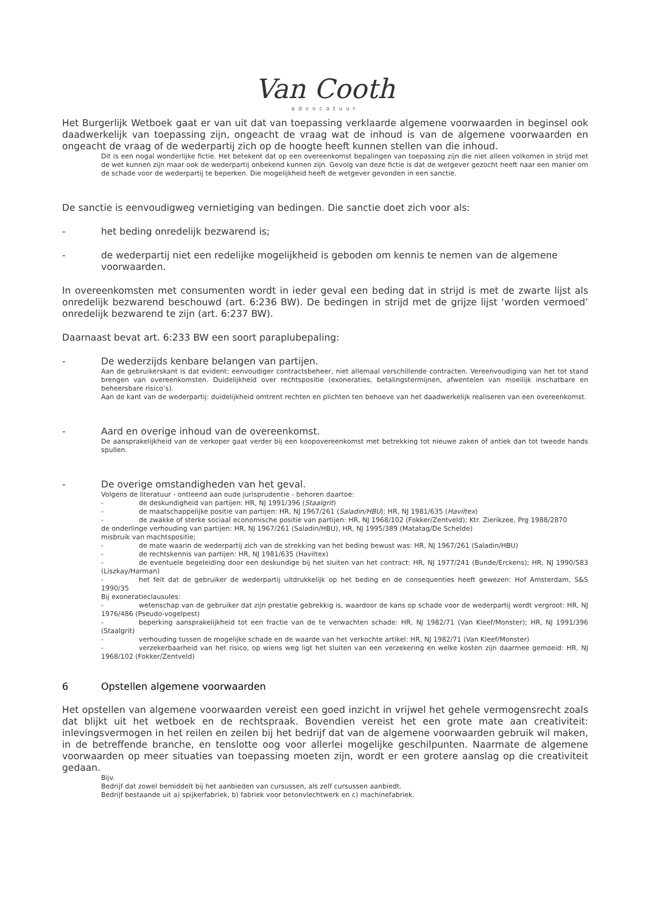Van Cooth
advocatuur
Het Burgerlijk Wetboek gaat er van uit dat van toepassing verklaarde algemene voorwaarden in beginsel ook daadwerkelijk van toepassing zijn, ongeacht de vraag wat de inhoud is van de algemene voorwaarden en ongeacht de vraag of de wederpartij zich op de hoogte heeft kunnen stellen van die inhoud.
Dit is een nogal wonderlijke fictie. Het betekent dat op een overeenkomst bepalingen van toepassing zijn die niet alleen volkomen in strijd met de wet kunnen zijn maar ook de wederpartij onbekend kunnen zijn. Gevolg van deze fictie is dat de wetgever gezocht heeft naar een manier om de schade voor de wederpartij te beperken. Die mogelijkheid heeft de wetgever gevonden in een sanctie.
De sanctie is eenvoudigweg vernietiging van bedingen. Die sanctie doet zich voor als:
- het beding onredelijk bezwarend is;
- de wederpartij niet een redelijke mogelijkheid is geboden om kennis te nemen van de algemene voorwaarden.
In overeenkomsten met consumenten wordt in ieder geval een beding dat in strijd is met de zwarte lijst als onredelijk bezwarend beschouwd (art. 6:236 BW). De bedingen in strijd met de grijze lijst ‘worden vermoed’ onredelijk bezwarend te zijn (art. 6:237 BW).
Daarnaast bevat art. 6:233 BW een soort paraplubepaling:
- De wederzijds kenbare belangen van partijen.
Aan de gebruikerskant is dat evident: eenvoudiger contractsbeheer, niet allemaal verschillende contracten. Vereenvoudiging van het tot stand brengen van overeenkomsten. Duidelijkheid over rechtspositie (exoneraties, betalingstermijnen, afwentelen van moeilijk inschatbare en beheersbare risico’s).
Aan de kant van de wederpartij: duidelijkheid omtrent rechten en plichten ten behoeve van het daadwerkelijk realiseren van een overeenkomst.
- Aard en overige inhoud van de overeenkomst.
De aansprakelijkheid van de verkoper gaat verder bij een koopovereenkomst met betrekking tot nieuwe zaken of antiek dan tot tweede hands spullen.
- De overige omstandigheden van het geval.
Volgens de literatuur - ontleend aan oude jurisprudentie - behoren daartoe:
- de deskundigheid van partijen: HR, NJ 1991/396 (Staalgrit)
- de maatschappelijke positie van partijen: HR, NJ 1967/261 (Saladin/HBU); HR, NJ 1981/635 (Haviltex)
- de zwakke of sterke sociaal economische positie van partijen: HR, NJ 1968/102 (Fokker/Zentveld); Ktr. Zierikzee, Prg 1988/2870
de onderlinge verhouding van partijen: HR, NJ 1967/261 (Saladin/HBU), HR, NJ 1995/389 (Matatag/De Schelde)
misbruik van machtspositie;
- de mate waarin de wederpartij zich van de strekking van het beding bewust was: HR, NJ 1967/261 (Saladin/HBU)
- de rechtskennis van partijen: HR, NJ 1981/635 (Haviltex)
- de eventuele begeleiding door een deskundige bij het sluiten van het contract: HR, NJ 1977/241 (Bunde/Erckens); HR, NJ 1990/583 (Liszkay/Harman)
- het feit dat de gebruiker de wederpartij uitdrukkelijk op het beding en de consequenties heeft gewezen: Hof Amsterdam, S&S 1990/35
Bij exoneratieclausules:
- wetenschap van de gebruiker dat zijn prestatie gebrekkig is, waardoor de kans op schade voor de wederpartij wordt vergroot: HR, NJ 1976/486 (Pseudo-vogelpest)
- beperking aansprakelijkheid tot een fractie van de te verwachten schade: HR, NJ 1982/71 (Van Kleef/Monster); HR, NJ 1991/396 (Staalgrit)
- verhouding tussen de mogelijke schade en de waarde van het verkochte artikel: HR, NJ 1982/71 (Van Kleef/Monster)
- verzekerbaarheid van het risico, op wiens weg ligt het sluiten van een verzekering en welke kosten zijn daarmee gemoeid: HR, NJ 1968/102 (Fokker/Zentveld)
6 Opstellen algemene voorwaarden
Het opstellen van algemene voorwaarden vereist een goed inzicht in vrijwel het gehele vermogensrecht zoals dat blijkt uit het wetboek en de rechtspraak. Bovendien vereist het een grote mate aan creativiteit: inlevingsvermogen in het reilen en zeilen bij het bedrijf dat van de algemene voorwaarden gebruik wil maken, in de betreffende branche, en tenslotte oog voor allerlei mogelijke geschilpunten. Naarmate de algemene voorwaarden op meer situaties van toepassing moeten zijn, wordt er een grotere aanslag op die creativiteit gedaan.
Bijv.
Bedrijf dat zowel bemiddelt bij het aanbieden van cursussen, als zelf cursussen aanbiedt.
Bedrijf bestaande uit a) spijkerfabriek, b) fabriek voor betonvlechtwerk en c) machinefabriek.